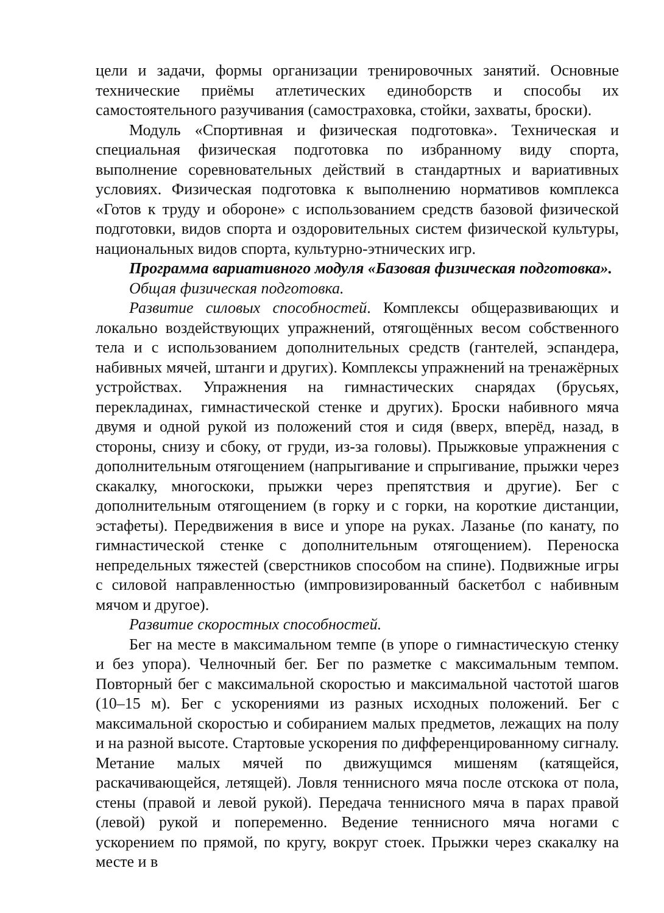цели и задачи, формы организации тренировочных занятий. Основные технические приёмы атлетических единоборств и способы их самостоятельного разучивания (самостраховка, стойки, захваты, броски).
Модуль «Спортивная и физическая подготовка». Техническая и специальная физическая подготовка по избранному виду спорта, выполнение соревновательных действий в стандартных и вариативных условиях. Физическая подготовка к выполнению нормативов комплекса «Готов к труду и обороне» с использованием средств базовой физической подготовки, видов спорта и оздоровительных систем физической культуры, национальных видов спорта, культурно-этнических игр.
Программа вариативного модуля «Базовая физическая подготовка».
Общая физическая подготовка.
Развитие силовых способностей. Комплексы общеразвивающих и локально воздействующих упражнений, отягощённых весом собственного тела и с использованием дополнительных средств (гантелей, эспандера, набивных мячей, штанги и других). Комплексы упражнений на тренажёрных устройствах. Упражнения на гимнастических снарядах (брусьях, перекладинах, гимнастической стенке и других). Броски набивного мяча двумя и одной рукой из положений стоя и сидя (вверх, вперёд, назад, в стороны, снизу и сбоку, от груди, из-за головы). Прыжковые упражнения с дополнительным отягощением (напрыгивание и спрыгивание, прыжки через скакалку, многоскоки, прыжки через препятствия и другие). Бег с дополнительным отягощением (в горку и с горки, на короткие дистанции, эстафеты). Передвижения в висе и упоре на руках. Лазанье (по канату, по гимнастической стенке с дополнительным отягощением). Переноска непредельных тяжестей (сверстников способом на спине). Подвижные игры с силовой направленностью (импровизированный баскетбол с набивным мячом и другое).
Развитие скоростных способностей.
Бег на месте в максимальном темпе (в упоре о гимнастическую стенку и без упора). Челночный бег. Бег по разметке с максимальным темпом. Повторный бег с максимальной скоростью и максимальной частотой шагов (10–15 м). Бег с ускорениями из разных исходных положений. Бег с максимальной скоростью и собиранием малых предметов, лежащих на полу и на разной высоте. Стартовые ускорения по дифференцированному сигналу. Метание малых мячей по движущимся мишеням (катящейся, раскачивающейся, летящей). Ловля теннисного мяча после отскока от пола, стены (правой и левой рукой). Передача теннисного мяча в парах правой (левой) рукой и попеременно. Ведение теннисного мяча ногами с ускорением по прямой, по кругу, вокруг стоек. Прыжки через скакалку на месте и в